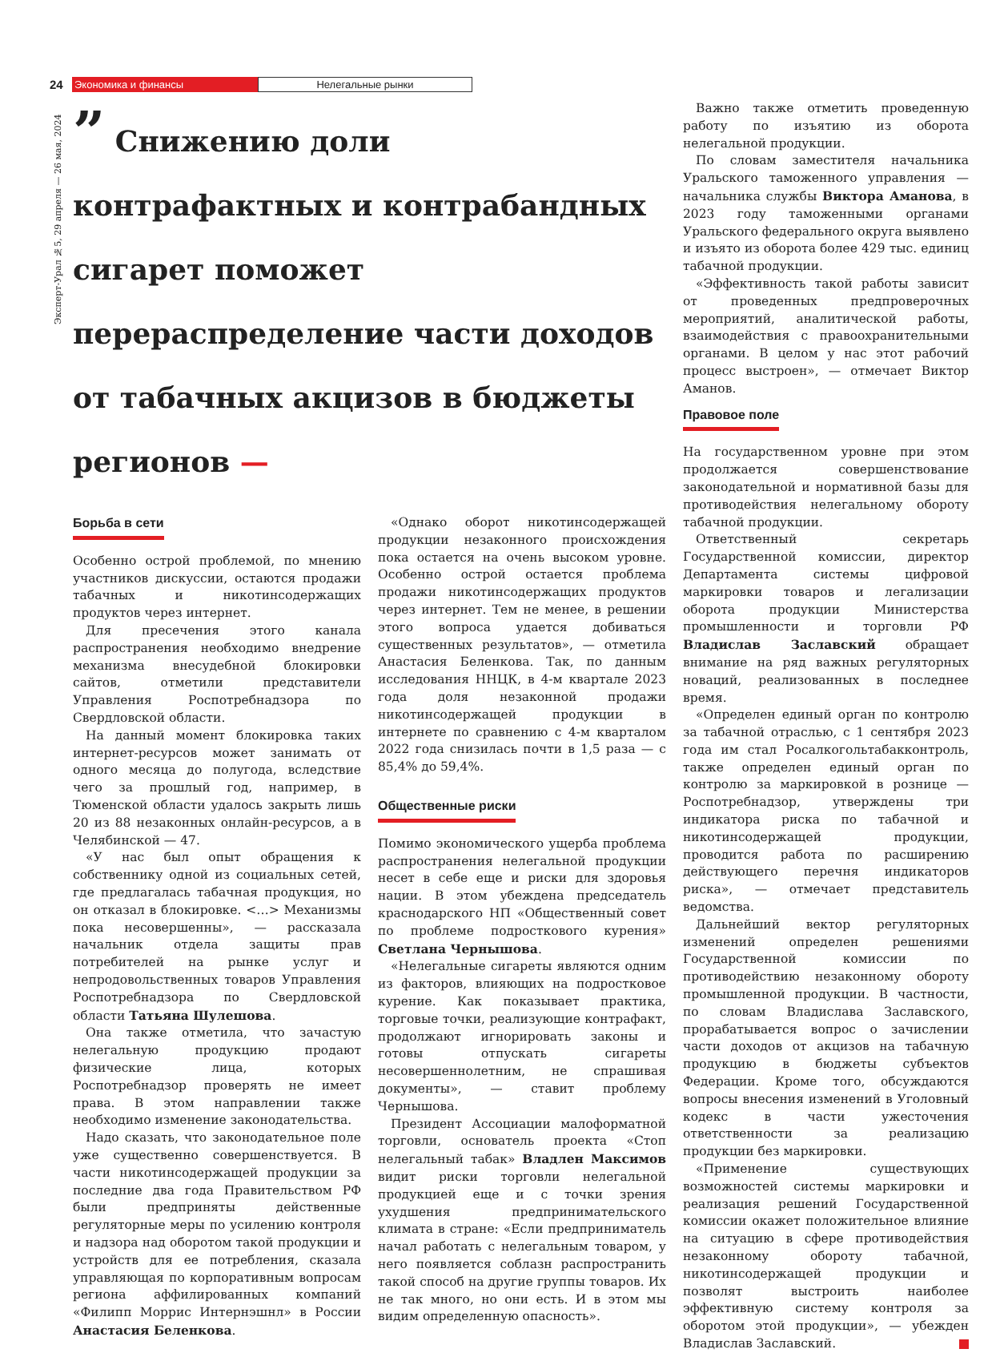24 Экономика и финансы Нелегальные рынки
Эксперт-Урал №5, 29 апреля — 26 мая, 2024
” Снижению доли контрафактных и контрабандных сигарет поможет перераспределение части доходов от табачных акцизов в бюджеты регионов —
Важно также отметить проведенную работу по изъятию из оборота нелегальной продукции.
По словам заместителя начальника Уральского таможенного управления — начальника службы Виктора Аманова, в 2023 году таможенными органами Уральского федерального округа выявлено и изъято из оборота более 429 тыс. единиц табачной продукции.
«Эффективность такой работы зависит от проведенных предпроверочных мероприятий, аналитической работы, взаимодействия с правоохранительными органами. В целом у нас этот рабочий процесс выстроен», — отмечает Виктор Аманов.
Правовое поле
На государственном уровне при этом продолжается совершенствование законодательной и нормативной базы для противодействия нелегальному обороту табачной продукции.
Ответственный секретарь Государственной комиссии, директор Департамента системы цифровой маркировки товаров и легализации оборота продукции Министерства промышленности и торговли РФ Владислав Заславский обращает внимание на ряд важных регуляторных новаций, реализованных в последнее время.
«Определен единый орган по контролю за табачной отраслью, с 1 сентября 2023 года им стал Росалкогольтабакконтроль, также определен единый орган по контролю за маркировкой в рознице — Роспотребнадзор, утверждены три индикатора риска по табачной и никотинсодержащей продукции, проводится работа по расширению действующего перечня индикаторов риска», — отмечает представитель ведомства.
Дальнейший вектор регуляторных изменений определен решениями Государственной комиссии по противодействию незаконному обороту промышленной продукции. В частности, по словам Владислава Заславского, прорабатывается вопрос о зачислении части доходов от акцизов на табачную продукцию в бюджеты субъектов Федерации. Кроме того, обсуждаются вопросы внесения изменений в Уголовный кодекс в части ужесточения ответственности за реализацию продукции без маркировки.
«Применение существующих возможностей системы маркировки и реализация решений Государственной комиссии окажет положительное влияние на ситуацию в сфере противодействия незаконному обороту табачной, никотинсодержащей продукции и позволят выстроить наиболее эффективную систему контроля за оборотом этой продукции», — убежден Владислав Заславский.
Борьба в сети
Особенно острой проблемой, по мнению участников дискуссии, остаются продажи табачных и никотинсодержащих продуктов через интернет.
Для пресечения этого канала распространения необходимо внедрение механизма внесудебной блокировки сайтов, отметили представители Управления Роспотребнадзора по Свердловской области.
На данный момент блокировка таких интернет-ресурсов может занимать от одного месяца до полугода, вследствие чего за прошлый год, например, в Тюменской области удалось закрыть лишь 20 из 88 незаконных онлайн-ресурсов, а в Челябинской — 47.
«У нас был опыт обращения к собственнику одной из социальных сетей, где предлагалась табачная продукция, но он отказал в блокировке. <…> Механизмы пока несовершенны», — рассказала начальник отдела защиты прав потребителей на рынке услуг и непродовольственных товаров Управления Роспотребнадзора по Свердловской области Татьяна Шулешова.
Она также отметила, что зачастую нелегальную продукцию продают физические лица, которых Роспотребнадзор проверять не имеет права. В этом направлении также необходимо изменение законодательства.
Надо сказать, что законодательное поле уже существенно совершенствуется. В части никотинсодержащей продукции за последние два года Правительством РФ были предприняты действенные регуляторные меры по усилению контроля и надзора над оборотом такой продукции и устройств для ее потребления, сказала управляющая по корпоративным вопросам региона аффилированных компаний «Филипп Моррис Интернэшнл» в России Анастасия Беленкова.
«Однако оборот никотинсодержащей продукции незаконного происхождения пока остается на очень высоком уровне. Особенно острой остается проблема продажи никотинсодержащих продуктов через интернет. Тем не менее, в решении этого вопроса удается добиваться существенных результатов», — отметила Анастасия Беленкова. Так, по данным исследования ННЦК, в 4-м квартале 2023 года доля незаконной продажи никотинсодержащей продукции в интернете по сравнению с 4-м кварталом 2022 года снизилась почти в 1,5 раза — с 85,4% до 59,4%.
Общественные риски
Помимо экономического ущерба проблема распространения нелегальной продукции несет в себе еще и риски для здоровья нации. В этом убеждена председатель краснодарского НП «Общественный совет по проблеме подросткового курения» Светлана Чернышова.
«Нелегальные сигареты являются одним из факторов, влияющих на подростковое курение. Как показывает практика, торговые точки, реализующие контрафакт, продолжают игнорировать законы и готовы отпускать сигареты несовершеннолетним, не спрашивая документы», — ставит проблему Чернышова.
Президент Ассоциации малоформатной торговли, основатель проекта «Стоп нелегальный табак» Владлен Максимов видит риски торговли нелегальной продукцией еще и с точки зрения ухудшения предпринимательского климата в стране: «Если предприниматель начал работать с нелегальным товаром, у него появляется соблазн распространить такой способ на другие группы товаров. Их не так много, но они есть. И в этом мы видим определенную опасность».